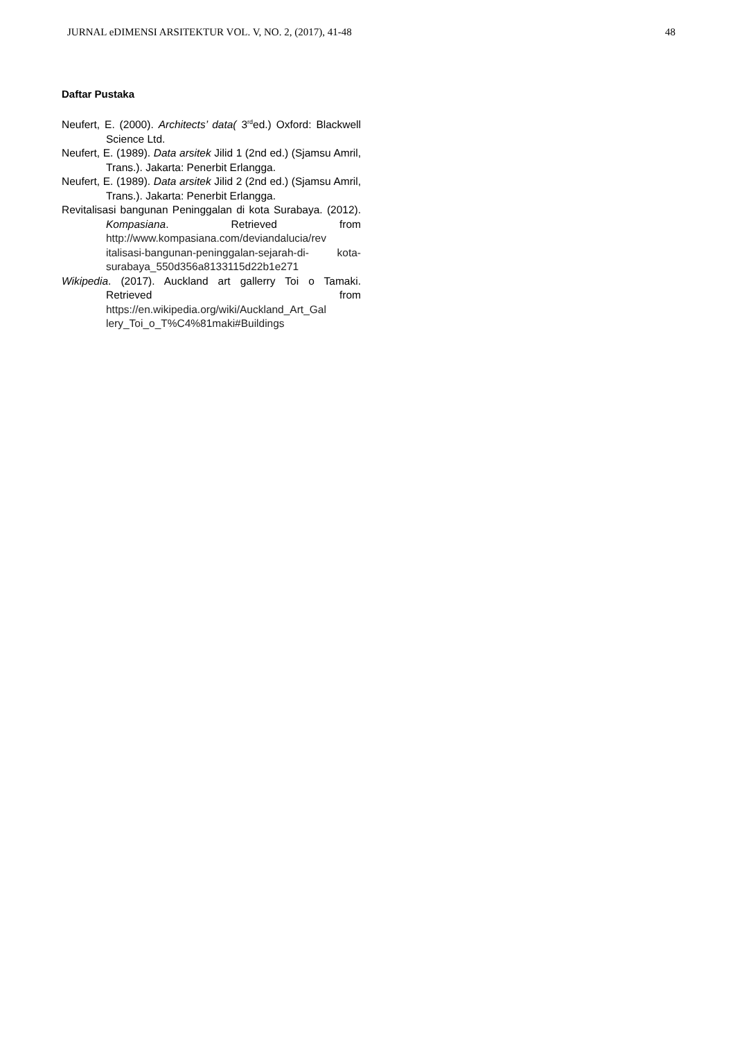JURNAL eDIMENSI ARSITEKTUR VOL. V, NO. 2, (2017), 41-48 48
Daftar Pustaka
Neufert, E. (2000). Architects’ data( 3<sup>rd</sup>ed.) Oxford: Blackwell Science Ltd.
Neufert, E. (1989). Data arsitek Jilid 1 (2nd ed.) (Sjamsu Amril, Trans.). Jakarta: Penerbit Erlangga.
Neufert, E. (1989). Data arsitek Jilid 2 (2nd ed.) (Sjamsu Amril, Trans.). Jakarta: Penerbit Erlangga.
Revitalisasi bangunan Peninggalan di kota Surabaya. (2012). Kompasiana. Retrieved from http://www.kompasiana.com/deviandalucia/rev italisasi-bangunan-peninggalan-sejarah-di- kota- surabaya_550d356a8133115d22b1e271
Wikipedia. (2017). Auckland art gallerry Toi o Tamaki. Retrieved from https://en.wikipedia.org/wiki/Auckland_Art_Gal lery_Toi_o_T%C4%81maki#Buildings